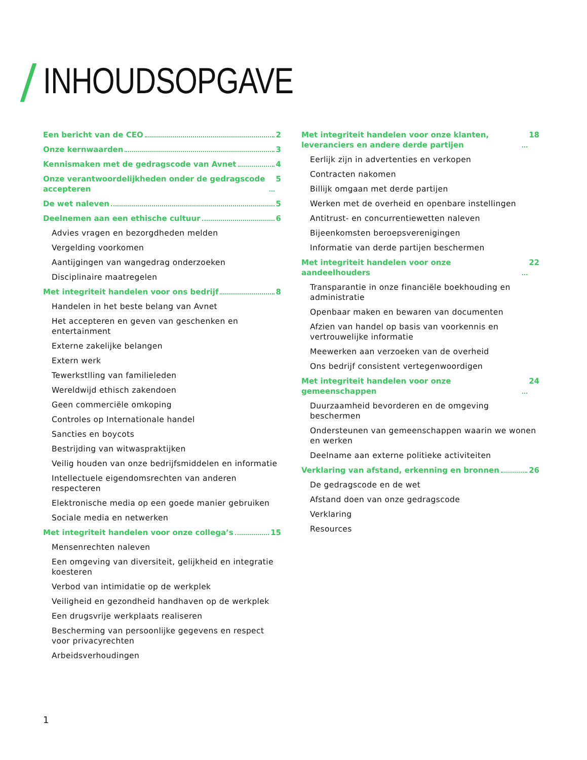INHOUDSOPGAVE
Een bericht van de CEO 2
Onze kernwaarden 3
Kennismaken met de gedragscode van Avnet 4
Onze verantwoordelijkheden onder de gedragscode accepteren 5
De wet naleven 5
Deelnemen aan een ethische cultuur 6
Advies vragen en bezorgdheden melden
Vergelding voorkomen
Aantijgingen van wangedrag onderzoeken
Disciplinaire maatregelen
Met integriteit handelen voor ons bedrijf 8
Handelen in het beste belang van Avnet
Het accepteren en geven van geschenken en entertainment
Externe zakelijke belangen
Extern werk
Tewerkstlling van familieleden
Wereldwijd ethisch zakendoen
Geen commerciële omkoping
Controles op Internationale handel
Sancties en boycots
Bestrijding van witwaspraktijken
Veilig houden van onze bedrijfsmiddelen en informatie
Intellectuele eigendomsrechten van anderen respecteren
Elektronische media op een goede manier gebruiken
Sociale media en netwerken
Met integriteit handelen voor onze collega’s 15
Mensenrechten naleven
Een omgeving van diversiteit, gelijkheid en integratie koesteren
Verbod van intimidatie op de werkplek
Veiligheid en gezondheid handhaven op de werkplek
Een drugsvrije werkplaats realiseren
Bescherming van persoonlijke gegevens en respect voor privacyrechten
Arbeidsverhoudingen
Met integriteit handelen voor onze klanten, leveranciers en andere derde partijen 18
Eerlijk zijn in advertenties en verkopen
Contracten nakomen
Billijk omgaan met derde partijen
Werken met de overheid en openbare instellingen
Antitrust- en concurrentiewetten naleven
Bijeenkomsten beroepsverenigingen
Informatie van derde partijen beschermen
Met integriteit handelen voor onze aandeelhouders 22
Transparantie in onze financiële boekhouding en administratie
Openbaar maken en bewaren van documenten
Afzien van handel op basis van voorkennis en vertrouwelijke informatie
Meewerken aan verzoeken van de overheid
Ons bedrijf consistent vertegenwoordigen
Met integriteit handelen voor onze gemeenschappen 24
Duurzaamheid bevorderen en de omgeving beschermen
Ondersteunen van gemeenschappen waarin we wonen en werken
Deelname aan externe politieke activiteiten
Verklaring van afstand, erkenning en bronnen 26
De gedragscode en de wet
Afstand doen van onze gedragscode
Verklaring
Resources
1